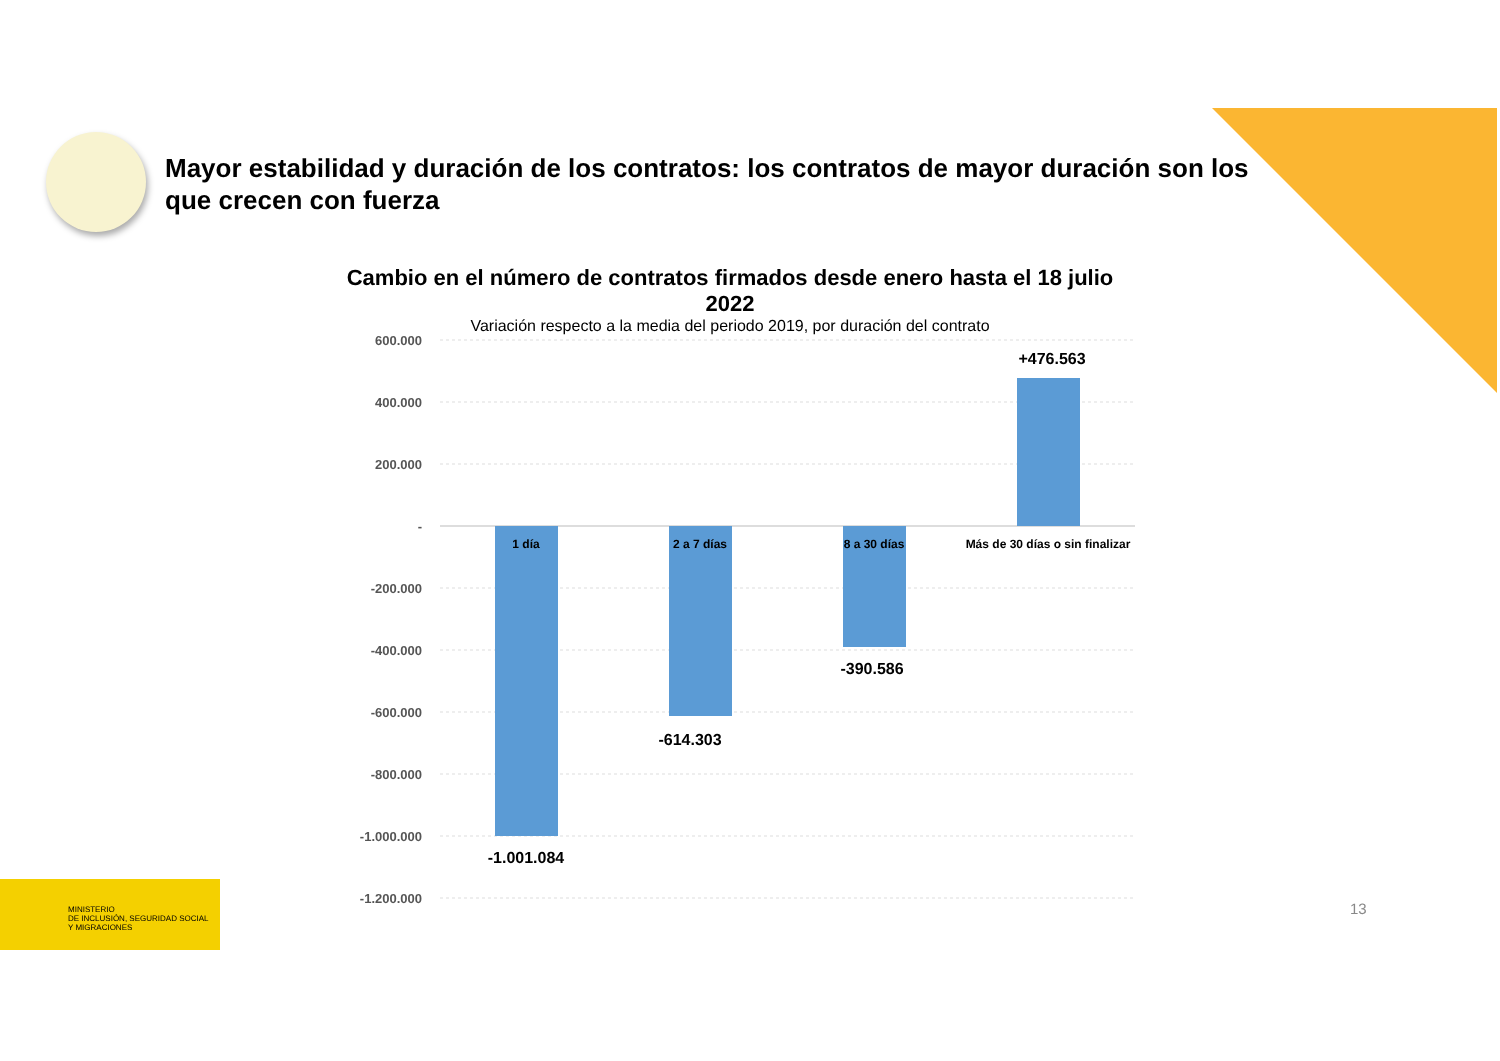Mayor estabilidad y duración de los contratos: los contratos de mayor duración son los que crecen con fuerza
Cambio en el número de contratos firmados desde enero hasta el 18 julio 2022
Variación respecto a la media del periodo 2019, por duración del contrato
600.000
400.000
200.000
-
-200.000
-400.000
-600.000
-800.000
-1.000.000
-1.200.000
1 día
2 a 7 días
8 a 30 días
Más de 30 días o sin finalizar
-1.001.084
-614.303
-390.586
+476.563
MINISTERIO
DE INCLUSIÓN, SEGURIDAD SOCIAL
Y MIGRACIONES
13